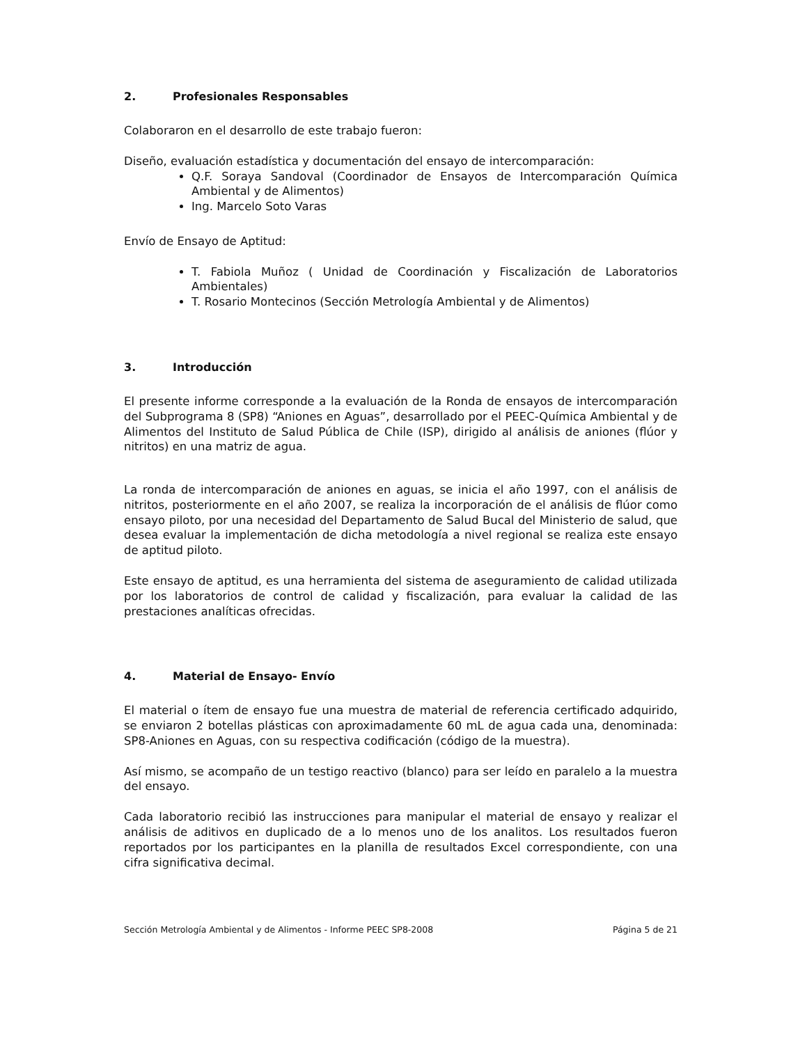2. Profesionales Responsables
Colaboraron en el desarrollo de este trabajo fueron:
Diseño, evaluación estadística y documentación del ensayo de intercomparación:
Q.F. Soraya Sandoval (Coordinador de Ensayos de Intercomparación Química Ambiental y de Alimentos)
Ing. Marcelo Soto Varas
Envío de Ensayo de Aptitud:
T. Fabiola Muñoz ( Unidad de Coordinación y Fiscalización de Laboratorios Ambientales)
T. Rosario Montecinos (Sección Metrología Ambiental y de Alimentos)
3. Introducción
El presente informe corresponde a la evaluación de la Ronda de ensayos de intercomparación del Subprograma 8 (SP8) “Aniones en Aguas”, desarrollado por el PEEC-Química Ambiental y de Alimentos del Instituto de Salud Pública de Chile (ISP), dirigido al análisis de aniones (flúor y nitritos) en una matriz de agua.
La ronda de intercomparación de aniones en aguas, se inicia el año 1997, con el análisis de nitritos, posteriormente en el año 2007, se realiza la incorporación de el análisis de flúor como ensayo piloto, por una necesidad del Departamento de Salud Bucal del Ministerio de salud, que desea evaluar la implementación de dicha metodología a nivel regional se realiza este ensayo de aptitud piloto.
Este ensayo de aptitud, es una herramienta del sistema de aseguramiento de calidad utilizada por los laboratorios de control de calidad y fiscalización, para evaluar la calidad de las prestaciones analíticas ofrecidas.
4. Material de Ensayo- Envío
El material o ítem de ensayo fue una muestra de material de referencia certificado adquirido, se enviaron 2 botellas plásticas con aproximadamente 60 mL de agua cada una, denominada: SP8-Aniones en Aguas, con su respectiva codificación (código de la muestra).
Así mismo, se acompaño de un testigo reactivo (blanco) para ser leído en paralelo a la muestra del ensayo.
Cada laboratorio recibió las instrucciones para manipular el material de ensayo y realizar el análisis de aditivos en duplicado de a lo menos uno de los analitos. Los resultados fueron reportados por los participantes en la planilla de resultados Excel correspondiente, con una cifra significativa decimal.
Sección Metrología Ambiental y de Alimentos - Informe PEEC SP8-2008 Página 5 de 21